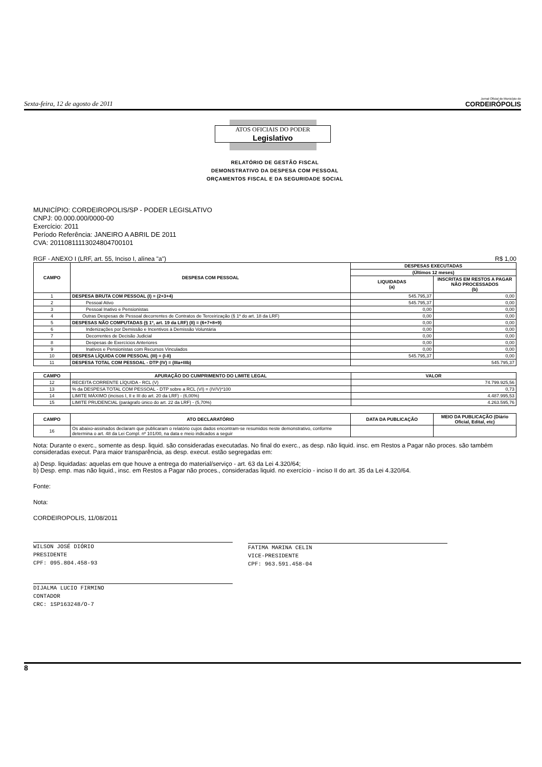Sexta-feira, 12 de agosto de 2011 Jornal Oficial do Município de
CORDEIRÓPOLIS
ATOS OFICIAIS DO PODER
Legislativo
RELATÓRIO DE GESTÃO FISCAL
DEMONSTRATIVO DA DESPESA COM PESSOAL
ORÇAMENTOS FISCAL E DA SEGURIDADE SOCIAL
MUNICÍPIO: CORDEIROPOLIS/SP - PODER LEGISLATIVO
CNPJ: 00.000.000/0000-00
Exercício: 2011
Período Referência: JANEIRO A ABRIL DE 2011
CVA: 20110811113024804700101
RGF - ANEXO I (LRF, art. 55, Inciso I, alínea "a") R$ 1,00
| CAMPO | DESPESA COM PESSOAL | DESPESAS EXECUTADAS | |
| --- | --- | --- | --- |
| | | (Últimos 12 meses) | |
| | | LIQUIDADAS (a) | INSCRITAS EM RESTOS A PAGAR NÃO PROCESSADOS (b) |
| 1 | DESPESA BRUTA COM PESSOAL (I) = (2+3+4) | 545.795,37 | 0,00 |
| 2 | Pessoal Ativo | 545.795,37 | 0,00 |
| 3 | Pessoal Inativo e Pensionistas | 0,00 | 0,00 |
| 4 | Outras Despesas de Pessoal decorrentes de Contratos de Terceirização (§ 1º do art. 18 da LRF) | 0,00 | 0,00 |
| 5 | DESPESAS NÃO COMPUTADAS (§ 1º, art. 19 da LRF) (II) = (6+7+8+9) | 0,00 | 0,00 |
| 6 | Indenizações por Demissão e Incentivos à Demissão Voluntária | 0,00 | 0,00 |
| 7 | Decorrentes de Decisão Judicial | 0,00 | 0,00 |
| 8 | Despesas de Exercícios Anteriores | 0,00 | 0,00 |
| 9 | Inativos e Pensionistas com Recursos Vinculados | 0,00 | 0,00 |
| 10 | DESPESA LÍQUIDA COM PESSOAL (III) = (I-II) | 545.795,37 | 0,00 |
| 11 | DESPESA TOTAL COM PESSOAL - DTP (IV) = (IIIa+IIIb) | 545.795,37 | |
| CAMPO | APURAÇÃO DO CUMPRIMENTO DO LIMITE LEGAL | VALOR |
| --- | --- | --- |
| 12 | RECEITA CORRENTE LÍQUIDA - RCL (V) | 74.799.925,56 |
| 13 | % da DESPESA TOTAL COM PESSOAL - DTP sobre a RCL (VI) = (IV/V)*100 | 0,73 |
| 14 | LIMITE MÁXIMO (incisos I, II e III do art. 20 da LRF) - (6,00%) | 4.487.995,53 |
| 15 | LIMITE PRUDENCIAL (parágrafo único do art. 22 da LRF) - (5,70%) | 4.263.595,76 |
| CAMPO | ATO DECLARATÓRIO | DATA DA PUBLICAÇÃO | MEIO DA PUBLICAÇÃO (Diário Oficial, Edital, etc) |
| --- | --- | --- | --- |
| 16 | Os abaixo-assinados declaram que publicaram o relatório cujos dados encontram-se resumidos neste demonstrativo, conforme determina o art. 48 da Lei Compl. nº 101/00, na data e meio indicados a seguir | | |
Nota: Durante o exerc., somente as desp. liquid. são consideradas executadas. No final do exerc., as desp. não liquid. insc. em Restos a Pagar não proces. são também consideradas execut. Para maior transparência, as desp. execut. estão segregadas em:
a) Desp. liquidadas: aquelas em que houve a entrega do material/serviço - art. 63 da Lei 4.320/64;
b) Desp. emp. mas não liquid., insc. em Restos a Pagar não proces., consideradas liquid. no exercício - inciso II do art. 35 da Lei 4.320/64.
Fonte:
Nota:
CORDEIROPOLIS, 11/08/2011
WILSON JOSÉ DIÓRIO
PRESIDENTE
CPF: 095.804.458-93
FATIMA MARINA CELIN
VICE-PRESIDENTE
CPF: 963.591.458-04
DIJALMA LUCIO FIRMINO
CONTADOR
CRC: 1SP163248/O-7
8